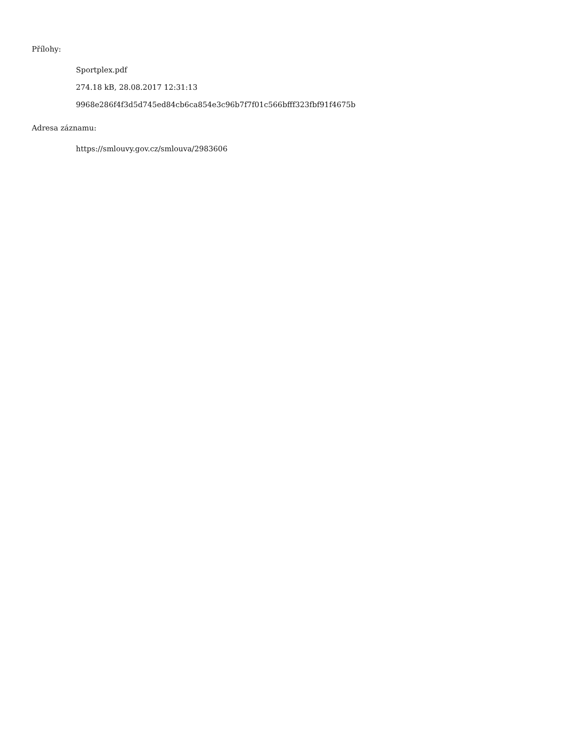Přílohy:
Sportplex.pdf
274.18 kB, 28.08.2017 12:31:13
9968e286f4f3d5d745ed84cb6ca854e3c96b7f7f01c566bfff323fbf91f4675b
Adresa záznamu:
https://smlouvy.gov.cz/smlouva/2983606